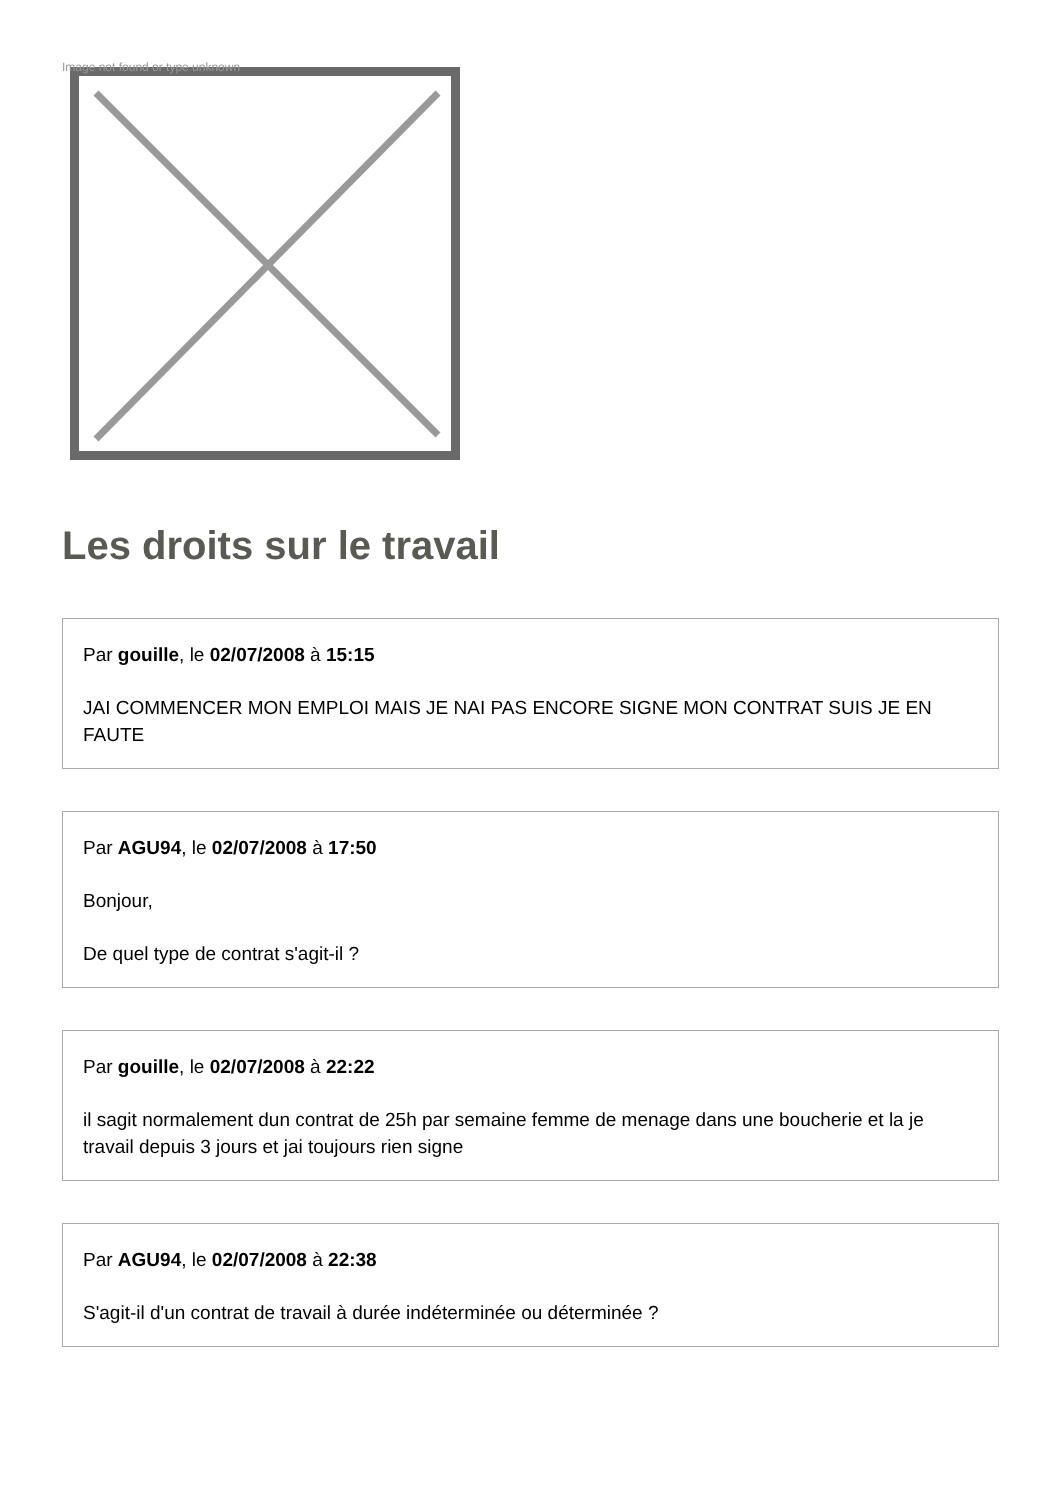Image not found or type unknown
Les droits sur le travail
Par gouille, le 02/07/2008 à 15:15
JAI COMMENCER MON EMPLOI MAIS JE NAI PAS ENCORE SIGNE MON CONTRAT SUIS JE EN FAUTE
Par AGU94, le 02/07/2008 à 17:50
Bonjour,
De quel type de contrat s'agit-il ?
Par gouille, le 02/07/2008 à 22:22
il sagit normalement dun contrat de 25h par semaine femme de menage dans une boucherie et la je travail depuis 3 jours et jai toujours rien signe
Par AGU94, le 02/07/2008 à 22:38
S'agit-il d'un contrat de travail à durée indéterminée ou déterminée ?